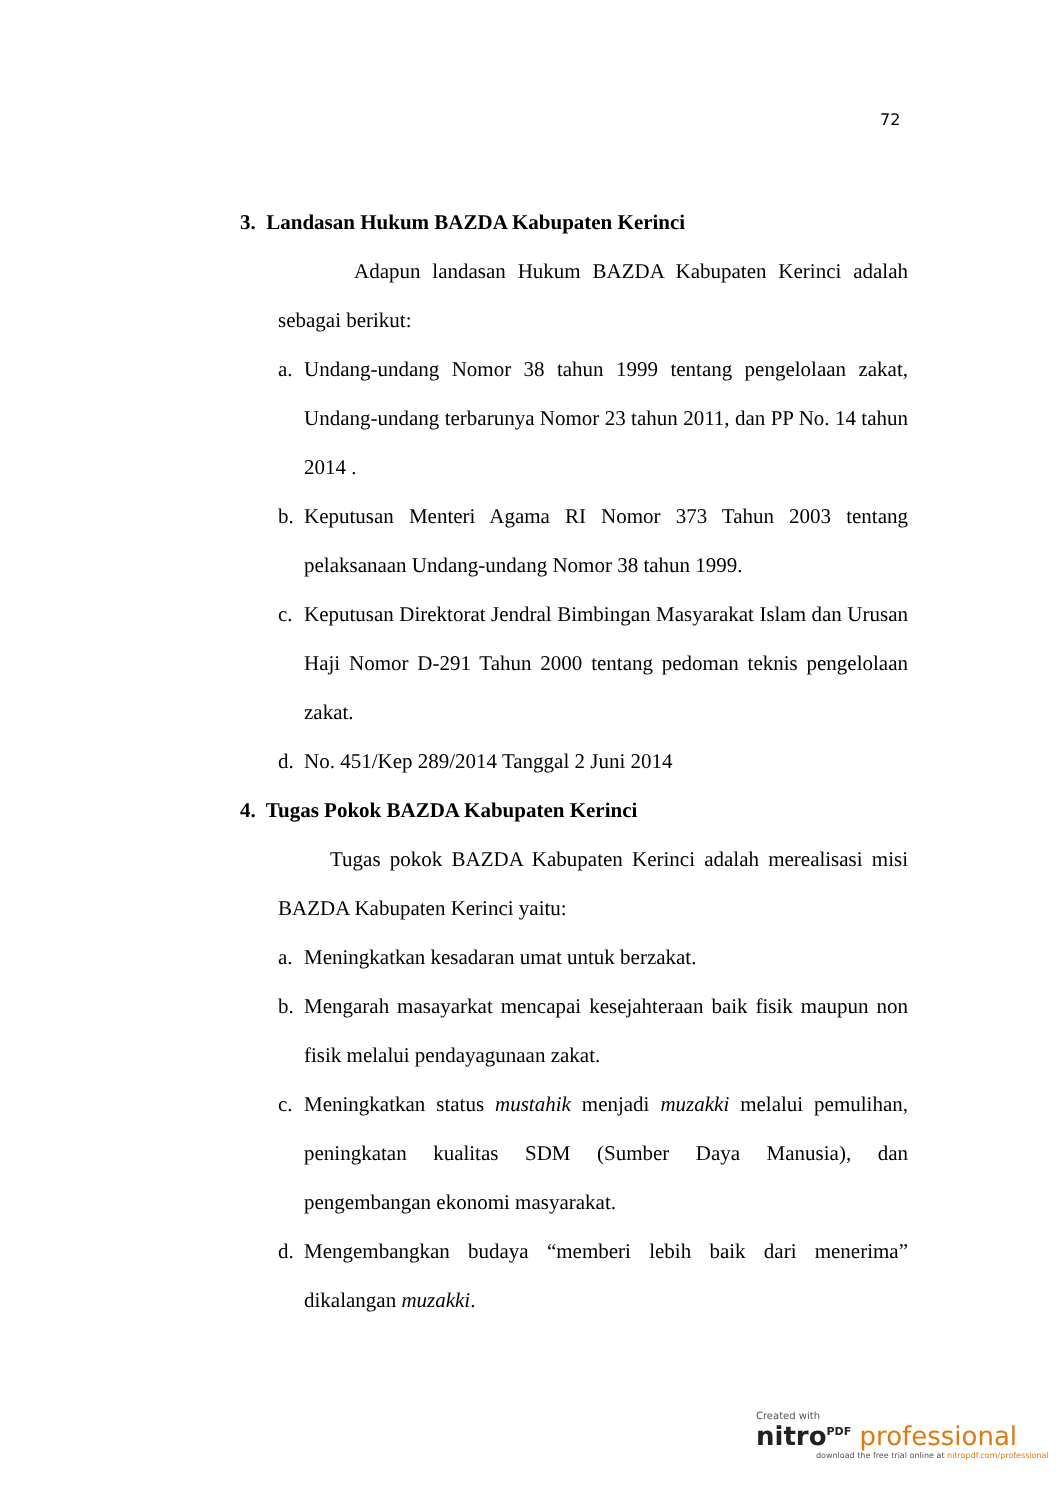72
3. Landasan Hukum BAZDA Kabupaten Kerinci
Adapun landasan Hukum BAZDA Kabupaten Kerinci adalah sebagai berikut:
a. Undang-undang Nomor 38 tahun 1999 tentang pengelolaan zakat, Undang-undang terbarunya Nomor 23 tahun 2011, dan PP No. 14 tahun 2014 .
b. Keputusan Menteri Agama RI Nomor 373 Tahun 2003 tentang pelaksanaan Undang-undang Nomor 38 tahun 1999.
c. Keputusan Direktorat Jendral Bimbingan Masyarakat Islam dan Urusan Haji Nomor D-291 Tahun 2000 tentang pedoman teknis pengelolaan zakat.
d. No. 451/Kep 289/2014 Tanggal 2 Juni 2014
4. Tugas Pokok BAZDA Kabupaten Kerinci
Tugas pokok BAZDA Kabupaten Kerinci adalah merealisasi misi BAZDA Kabupaten Kerinci yaitu:
a. Meningkatkan kesadaran umat untuk berzakat.
b. Mengarah masayarkat mencapai kesejahteraan baik fisik maupun non fisik melalui pendayagunaan zakat.
c. Meningkatkan status mustahik menjadi muzakki melalui pemulihan, peningkatan kualitas SDM (Sumber Daya Manusia), dan pengembangan ekonomi masyarakat.
d. Mengembangkan budaya “memberi lebih baik dari menerima” dikalangan muzakki.
Created with
nitro<sup>PDF</sup> professional
download the free trial online at nitropdf.com/professional